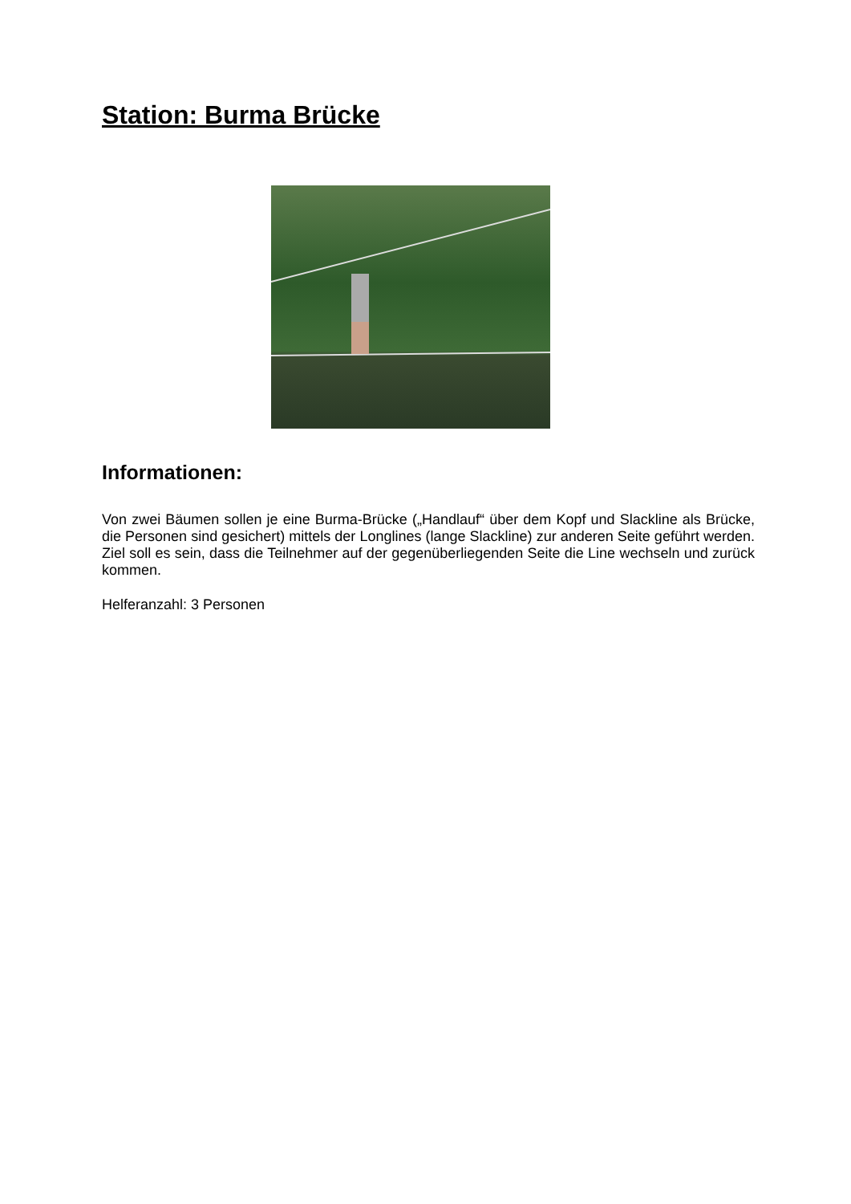Station: Burma Brücke
Informationen:
Von zwei Bäumen sollen je eine Burma-Brücke („Handlauf“ über dem Kopf und Slackline als Brücke, die Personen sind gesichert) mittels der Longlines (lange Slackline) zur anderen Seite geführt werden. Ziel soll es sein, dass die Teilnehmer auf der gegenüberliegenden Seite die Line wechseln und zurück kommen.
Helferanzahl: 3 Personen